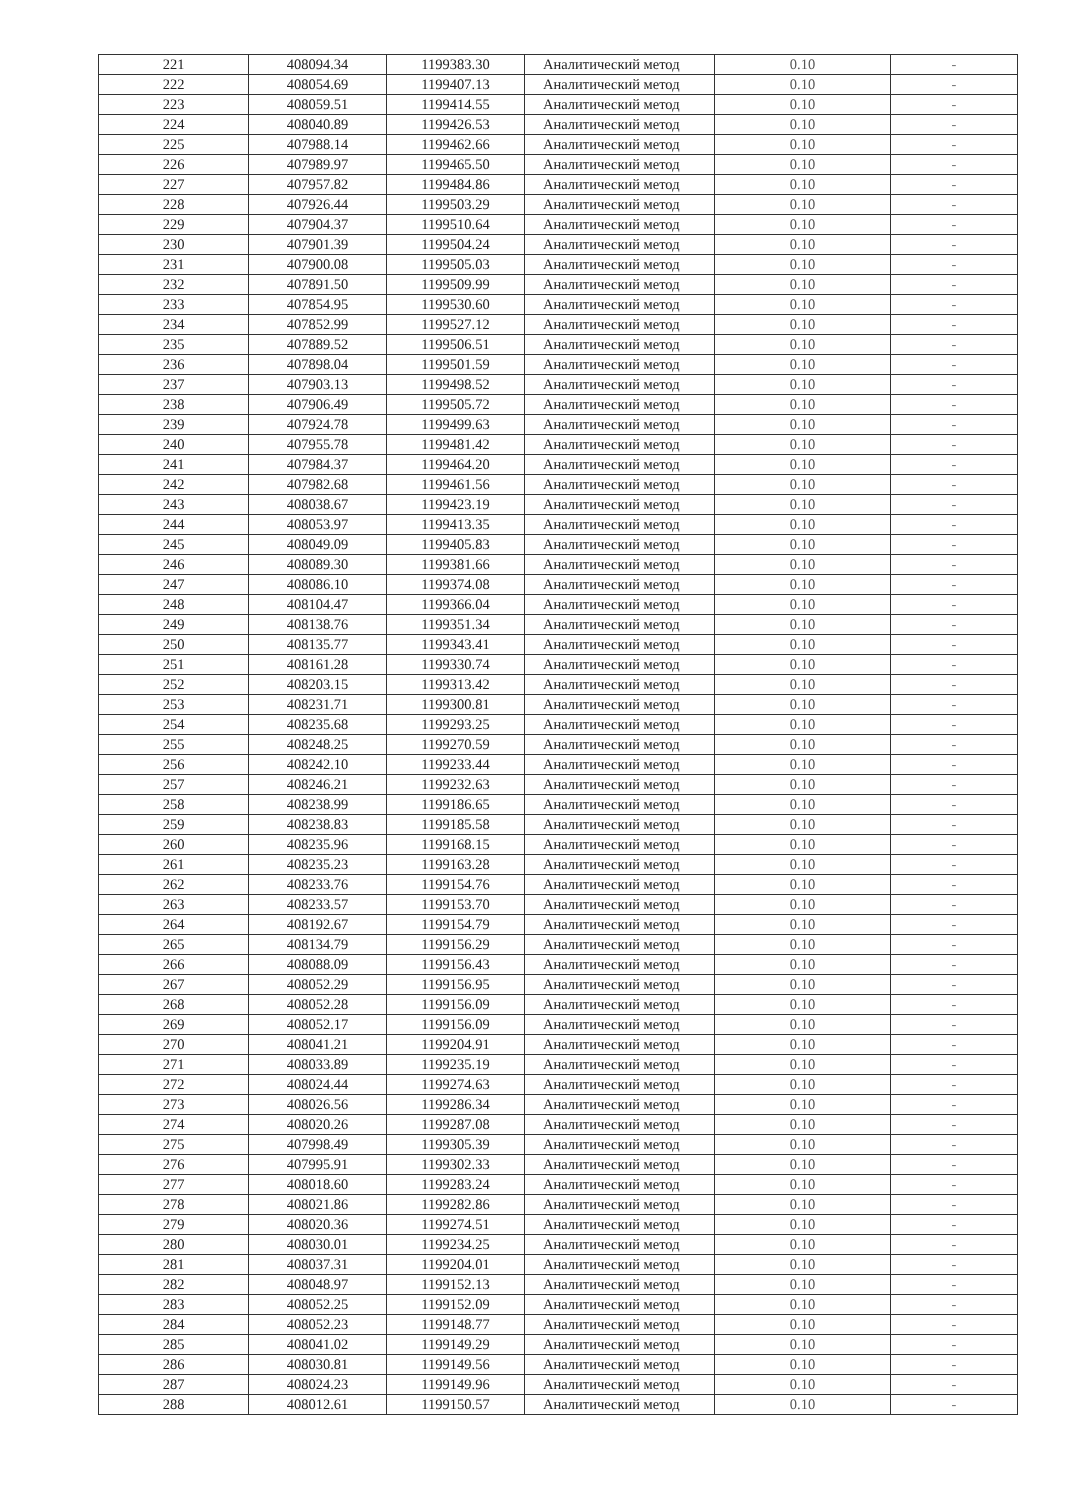| 221 | 408094.34 | 1199383.30 | Аналитический метод | 0.10 | - |
| 222 | 408054.69 | 1199407.13 | Аналитический метод | 0.10 | - |
| 223 | 408059.51 | 1199414.55 | Аналитический метод | 0.10 | - |
| 224 | 408040.89 | 1199426.53 | Аналитический метод | 0.10 | - |
| 225 | 407988.14 | 1199462.66 | Аналитический метод | 0.10 | - |
| 226 | 407989.97 | 1199465.50 | Аналитический метод | 0.10 | - |
| 227 | 407957.82 | 1199484.86 | Аналитический метод | 0.10 | - |
| 228 | 407926.44 | 1199503.29 | Аналитический метод | 0.10 | - |
| 229 | 407904.37 | 1199510.64 | Аналитический метод | 0.10 | - |
| 230 | 407901.39 | 1199504.24 | Аналитический метод | 0.10 | - |
| 231 | 407900.08 | 1199505.03 | Аналитический метод | 0.10 | - |
| 232 | 407891.50 | 1199509.99 | Аналитический метод | 0.10 | - |
| 233 | 407854.95 | 1199530.60 | Аналитический метод | 0.10 | - |
| 234 | 407852.99 | 1199527.12 | Аналитический метод | 0.10 | - |
| 235 | 407889.52 | 1199506.51 | Аналитический метод | 0.10 | - |
| 236 | 407898.04 | 1199501.59 | Аналитический метод | 0.10 | - |
| 237 | 407903.13 | 1199498.52 | Аналитический метод | 0.10 | - |
| 238 | 407906.49 | 1199505.72 | Аналитический метод | 0.10 | - |
| 239 | 407924.78 | 1199499.63 | Аналитический метод | 0.10 | - |
| 240 | 407955.78 | 1199481.42 | Аналитический метод | 0.10 | - |
| 241 | 407984.37 | 1199464.20 | Аналитический метод | 0.10 | - |
| 242 | 407982.68 | 1199461.56 | Аналитический метод | 0.10 | - |
| 243 | 408038.67 | 1199423.19 | Аналитический метод | 0.10 | - |
| 244 | 408053.97 | 1199413.35 | Аналитический метод | 0.10 | - |
| 245 | 408049.09 | 1199405.83 | Аналитический метод | 0.10 | - |
| 246 | 408089.30 | 1199381.66 | Аналитический метод | 0.10 | - |
| 247 | 408086.10 | 1199374.08 | Аналитический метод | 0.10 | - |
| 248 | 408104.47 | 1199366.04 | Аналитический метод | 0.10 | - |
| 249 | 408138.76 | 1199351.34 | Аналитический метод | 0.10 | - |
| 250 | 408135.77 | 1199343.41 | Аналитический метод | 0.10 | - |
| 251 | 408161.28 | 1199330.74 | Аналитический метод | 0.10 | - |
| 252 | 408203.15 | 1199313.42 | Аналитический метод | 0.10 | - |
| 253 | 408231.71 | 1199300.81 | Аналитический метод | 0.10 | - |
| 254 | 408235.68 | 1199293.25 | Аналитический метод | 0.10 | - |
| 255 | 408248.25 | 1199270.59 | Аналитический метод | 0.10 | - |
| 256 | 408242.10 | 1199233.44 | Аналитический метод | 0.10 | - |
| 257 | 408246.21 | 1199232.63 | Аналитический метод | 0.10 | - |
| 258 | 408238.99 | 1199186.65 | Аналитический метод | 0.10 | - |
| 259 | 408238.83 | 1199185.58 | Аналитический метод | 0.10 | - |
| 260 | 408235.96 | 1199168.15 | Аналитический метод | 0.10 | - |
| 261 | 408235.23 | 1199163.28 | Аналитический метод | 0.10 | - |
| 262 | 408233.76 | 1199154.76 | Аналитический метод | 0.10 | - |
| 263 | 408233.57 | 1199153.70 | Аналитический метод | 0.10 | - |
| 264 | 408192.67 | 1199154.79 | Аналитический метод | 0.10 | - |
| 265 | 408134.79 | 1199156.29 | Аналитический метод | 0.10 | - |
| 266 | 408088.09 | 1199156.43 | Аналитический метод | 0.10 | - |
| 267 | 408052.29 | 1199156.95 | Аналитический метод | 0.10 | - |
| 268 | 408052.28 | 1199156.09 | Аналитический метод | 0.10 | - |
| 269 | 408052.17 | 1199156.09 | Аналитический метод | 0.10 | - |
| 270 | 408041.21 | 1199204.91 | Аналитический метод | 0.10 | - |
| 271 | 408033.89 | 1199235.19 | Аналитический метод | 0.10 | - |
| 272 | 408024.44 | 1199274.63 | Аналитический метод | 0.10 | - |
| 273 | 408026.56 | 1199286.34 | Аналитический метод | 0.10 | - |
| 274 | 408020.26 | 1199287.08 | Аналитический метод | 0.10 | - |
| 275 | 407998.49 | 1199305.39 | Аналитический метод | 0.10 | - |
| 276 | 407995.91 | 1199302.33 | Аналитический метод | 0.10 | - |
| 277 | 408018.60 | 1199283.24 | Аналитический метод | 0.10 | - |
| 278 | 408021.86 | 1199282.86 | Аналитический метод | 0.10 | - |
| 279 | 408020.36 | 1199274.51 | Аналитический метод | 0.10 | - |
| 280 | 408030.01 | 1199234.25 | Аналитический метод | 0.10 | - |
| 281 | 408037.31 | 1199204.01 | Аналитический метод | 0.10 | - |
| 282 | 408048.97 | 1199152.13 | Аналитический метод | 0.10 | - |
| 283 | 408052.25 | 1199152.09 | Аналитический метод | 0.10 | - |
| 284 | 408052.23 | 1199148.77 | Аналитический метод | 0.10 | - |
| 285 | 408041.02 | 1199149.29 | Аналитический метод | 0.10 | - |
| 286 | 408030.81 | 1199149.56 | Аналитический метод | 0.10 | - |
| 287 | 408024.23 | 1199149.96 | Аналитический метод | 0.10 | - |
| 288 | 408012.61 | 1199150.57 | Аналитический метод | 0.10 | - |